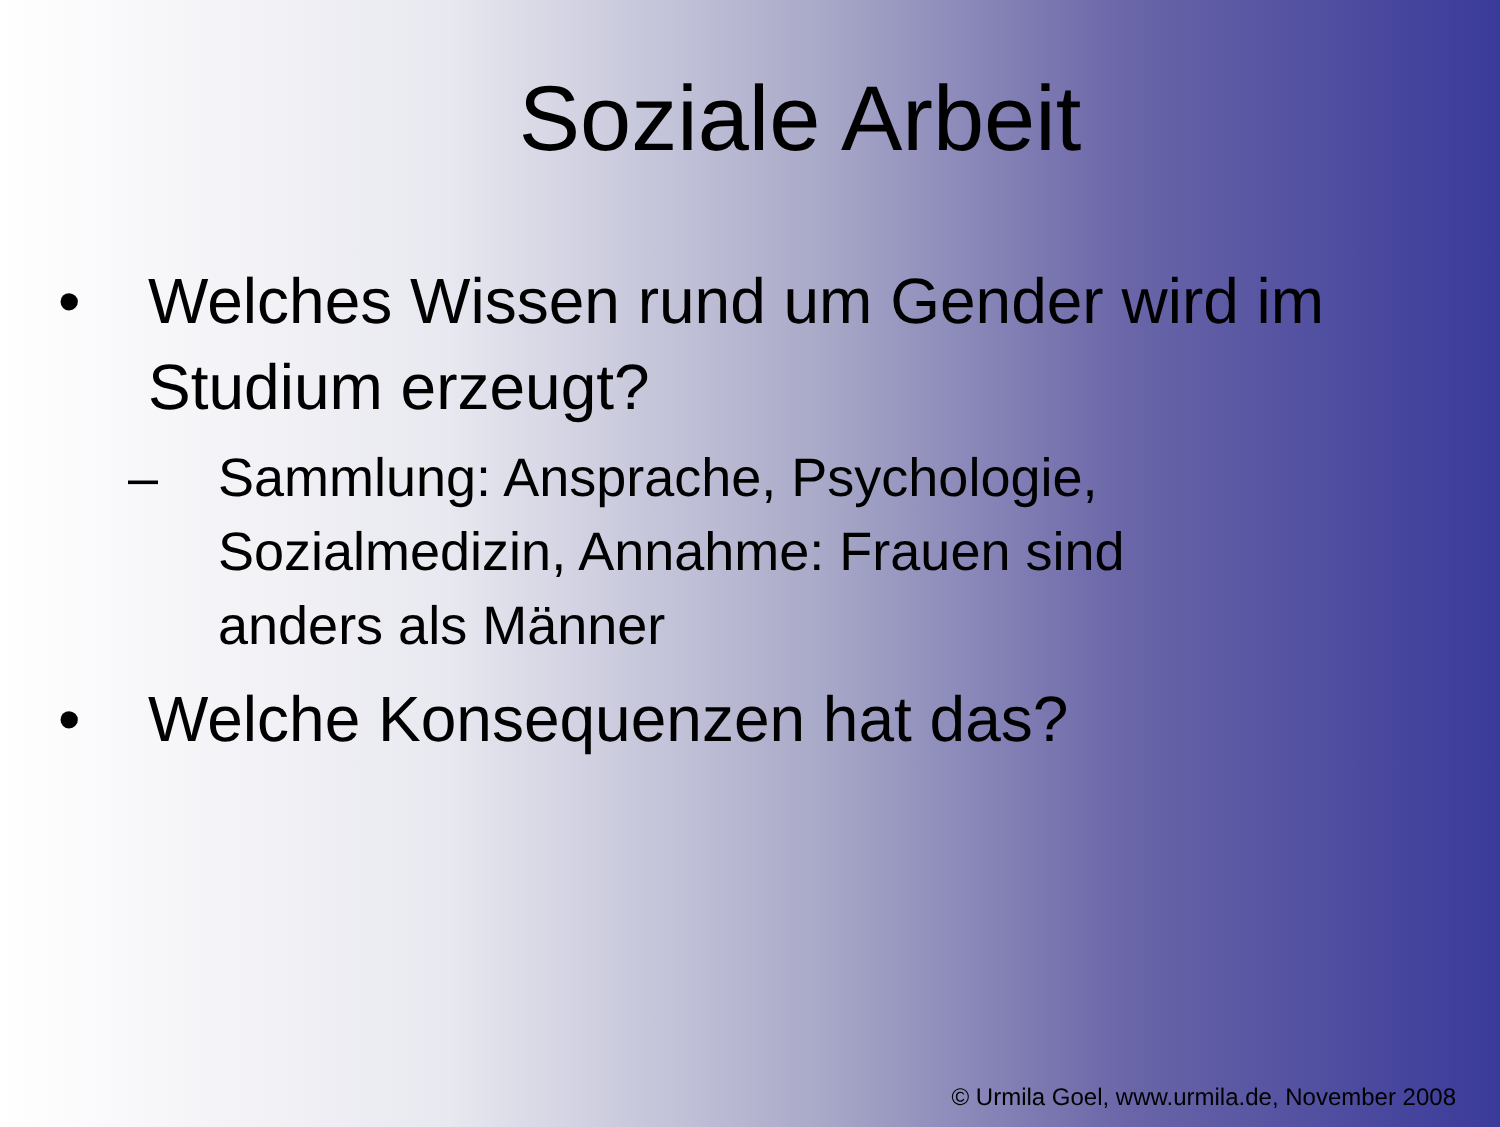Soziale Arbeit
• Welches Wissen rund um Gender wird im
Studium erzeugt?
– Sammlung: Ansprache, Psychologie,
Sozialmedizin, Annahme: Frauen sind
anders als Männer
• Welche Konsequenzen hat das?
© Urmila Goel, www.urmila.de, November 2008